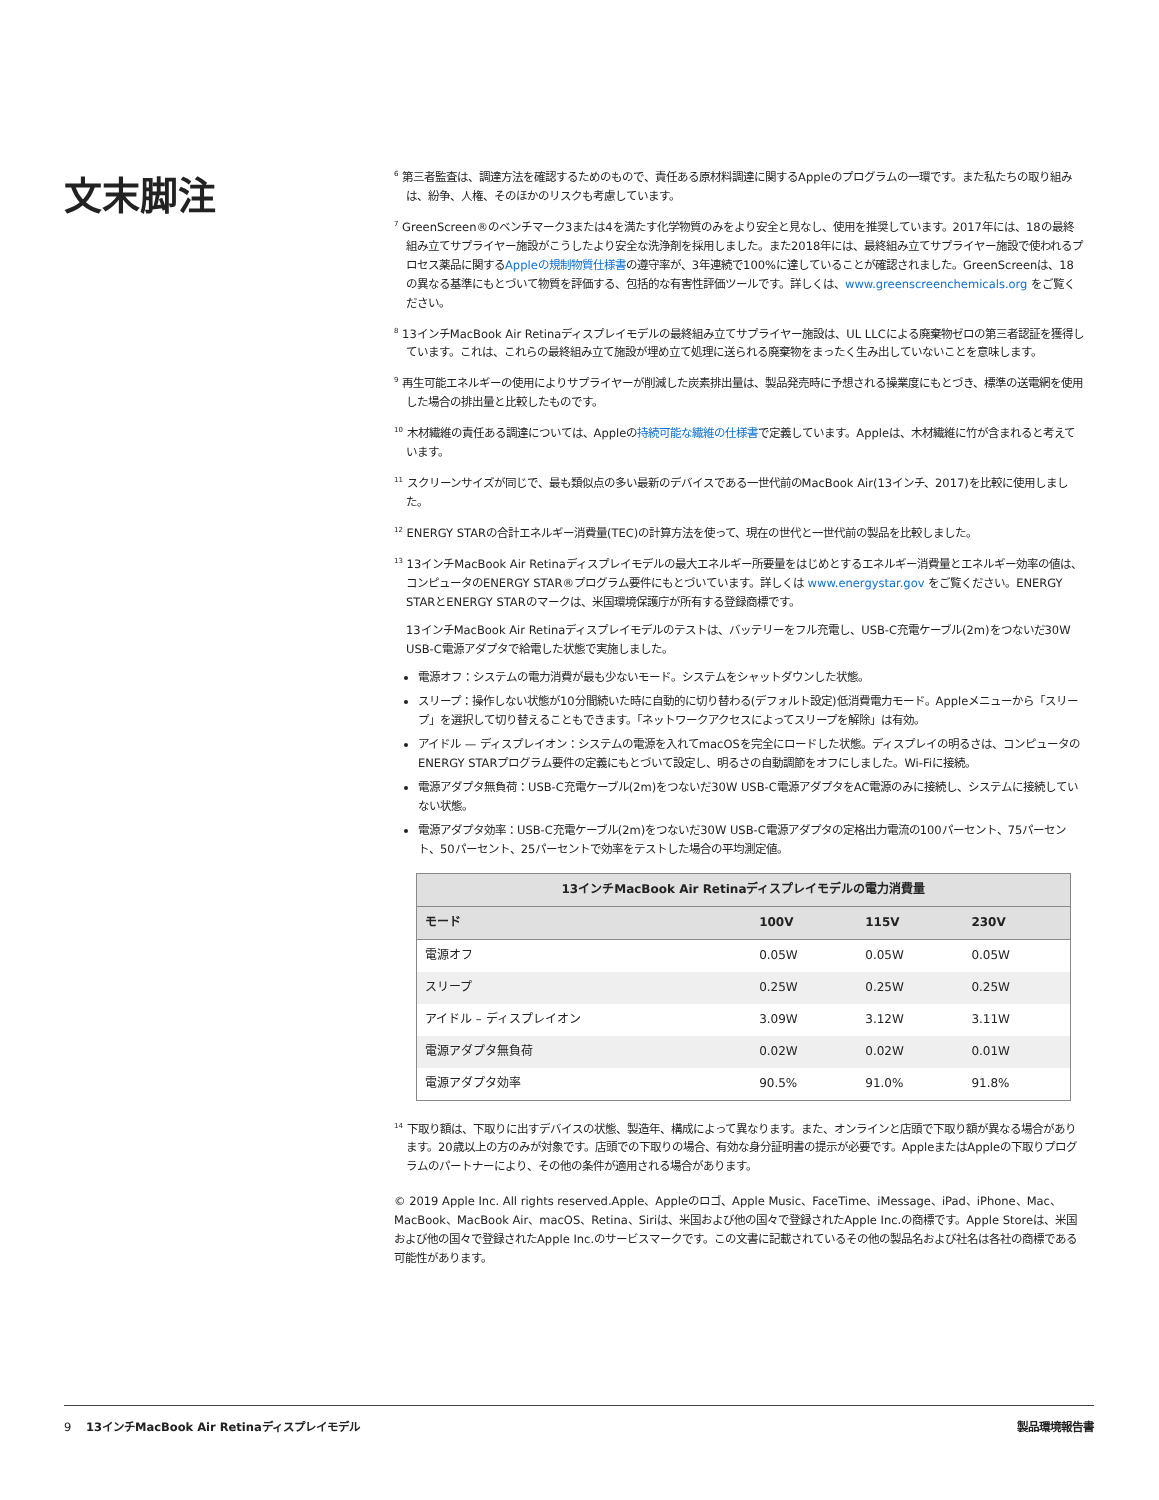文末脚注
<sup>6</sup> 第三者監査は、調達方法を確認するためのもので、責任ある原材料調達に関するAppleのプログラムの一環です。また私たちの取り組みは、紛争、人権、そのほかのリスクも考慮しています。
<sup>7</sup> GreenScreen®のベンチマーク3または4を満たす化学物質のみをより安全と見なし、使用を推奨しています。2017年には、18の最終組み立てサプライヤー施設がこうしたより安全な洗浄剤を採用しました。また2018年には、最終組み立てサプライヤー施設で使われるプロセス薬品に関するAppleの規制物質仕様書の遵守率が、3年連続で100%に達していることが確認されました。GreenScreenは、18の異なる基準にもとづいて物質を評価する、包括的な有害性評価ツールです。詳しくは、www.greenscreenchemicals.org をご覧ください。
<sup>8</sup> 13インチMacBook Air Retinaディスプレイモデルの最終組み立てサプライヤー施設は、UL LLCによる廃棄物ゼロの第三者認証を獲得しています。これは、これらの最終組み立て施設が埋め立て処理に送られる廃棄物をまったく生み出していないことを意味します。
<sup>9</sup> 再生可能エネルギーの使用によりサプライヤーが削減した炭素排出量は、製品発売時に予想される操業度にもとづき、標準の送電網を使用した場合の排出量と比較したものです。
<sup>10</sup> 木材繊維の責任ある調達については、Appleの持続可能な繊維の仕様書で定義しています。Appleは、木材繊維に竹が含まれると考えています。
<sup>11</sup> スクリーンサイズが同じで、最も類似点の多い最新のデバイスである一世代前のMacBook Air(13インチ、2017)を比較に使用しました。
<sup>12</sup> ENERGY STARの合計エネルギー消費量(TEC)の計算方法を使って、現在の世代と一世代前の製品を比較しました。
<sup>13</sup> 13インチMacBook Air Retinaディスプレイモデルの最大エネルギー所要量をはじめとするエネルギー消費量とエネルギー効率の値は、コンピュータのENERGY STAR®プログラム要件にもとづいています。詳しくは www.energystar.gov をご覧ください。ENERGY STARとENERGY STARのマークは、米国環境保護庁が所有する登録商標です。
13インチMacBook Air Retinaディスプレイモデルのテストは、バッテリーをフル充電し、USB-C充電ケーブル(2m)をつないだ30W USB-C電源アダプタで給電した状態で実施しました。
電源オフ：システムの電力消費が最も少ないモード。システムをシャットダウンした状態。
スリープ：操作しない状態が10分間続いた時に自動的に切り替わる(デフォルト設定)低消費電力モード。Appleメニューから「スリープ」を選択して切り替えることもできます。「ネットワークアクセスによってスリープを解除」は有効。
アイドル — ディスプレイオン：システムの電源を入れてmacOSを完全にロードした状態。ディスプレイの明るさは、コンピュータのENERGY STARプログラム要件の定義にもとづいて設定し、明るさの自動調節をオフにしました。Wi-Fiに接続。
電源アダプタ無負荷：USB-C充電ケーブル(2m)をつないだ30W USB-C電源アダプタをAC電源のみに接続し、システムに接続していない状態。
電源アダプタ効率：USB-C充電ケーブル(2m)をつないだ30W USB-C電源アダプタの定格出力電流の100パーセント、75パーセント、50パーセント、25パーセントで効率をテストした場合の平均測定値。
| 13インチMacBook Air Retinaディスプレイモデルの電力消費量 | | | |
| --- | --- | --- | --- |
| モード | 100V | 115V | 230V |
| 電源オフ | 0.05W | 0.05W | 0.05W |
| スリープ | 0.25W | 0.25W | 0.25W |
| アイドル – ディスプレイオン | 3.09W | 3.12W | 3.11W |
| 電源アダプタ無負荷 | 0.02W | 0.02W | 0.01W |
| 電源アダプタ効率 | 90.5% | 91.0% | 91.8% |
<sup>14</sup> 下取り額は、下取りに出すデバイスの状態、製造年、構成によって異なります。また、オンラインと店頭で下取り額が異なる場合があります。20歳以上の方のみが対象です。店頭での下取りの場合、有効な身分証明書の提示が必要です。AppleまたはAppleの下取りプログラムのパートナーにより、その他の条件が適用される場合があります。
© 2019 Apple Inc. All rights reserved.Apple、Appleのロゴ、Apple Music、FaceTime、iMessage、iPad、iPhone、Mac、MacBook、MacBook Air、macOS、Retina、Siriは、米国および他の国々で登録されたApple Inc.の商標です。Apple Storeは、米国および他の国々で登録されたApple Inc.のサービスマークです。この文書に記載されているその他の製品名および社名は各社の商標である可能性があります。
9 13インチMacBook Air Retinaディスプレイモデル 製品環境報告書